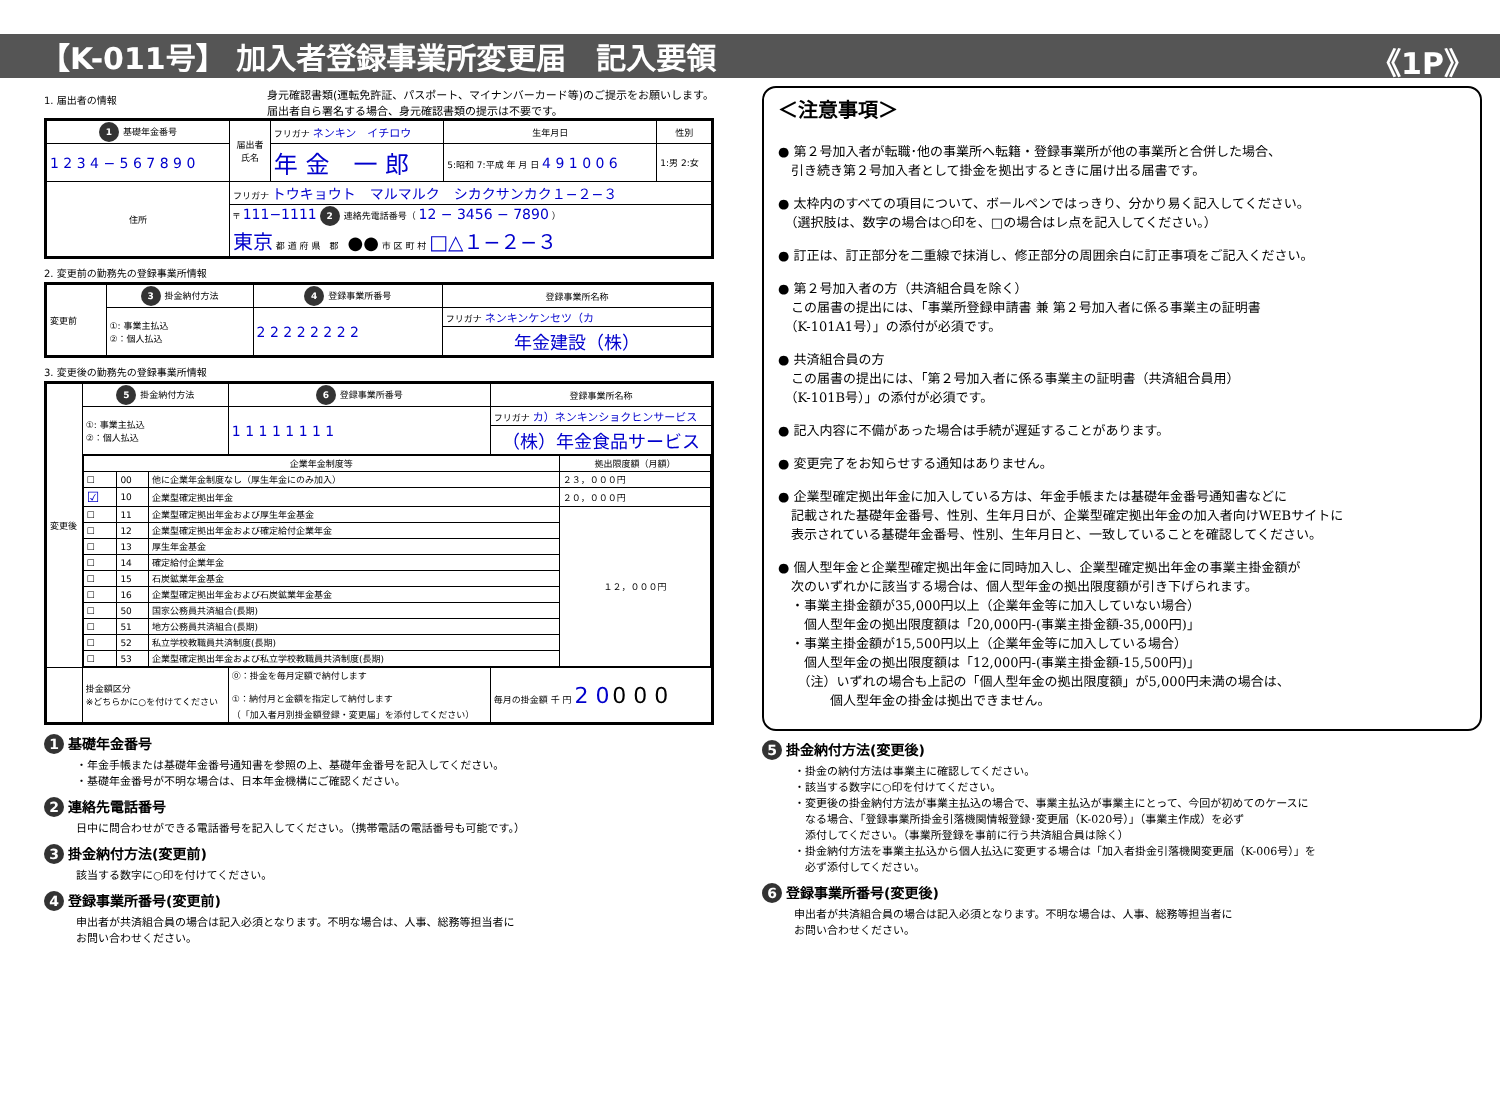【K-011号】 加入者登録事業所変更届　記入要領 《1P》
1. 届出者の情報
身元確認書類(運転免許証、パスポート、マイナンバーカード等)のご提示をお願いします。
届出者自ら署名する場合、身元確認書類の提示は不要です。
| 1 基礎年金番号 | 届出者 氏名 | フリガナ ネンキン イチロウ | 生年月日 | 性別 |
| 1 2 3 4 − 5 6 7 8 9 0 | | 年 金 一 郎 | 5:昭和 7:平成 年 月 日 4 9 1 0 0 6 | 1:男 2:女 |
| 住所 | フリガナ トウキョウト マルマルク シカクサンカク１−２−３ | | | |
| | 〒 111−1111 2 連絡先電話番号（ 12 − 3456 − 7890 ） 東京 都 道 府 県 郡 ●● 市 区 町 村 □△１−２−３ | | | |
2. 変更前の勤務先の登録事業所情報
| 変更前 | 3 掛金納付方法 | 4 登録事業所番号 | 登録事業所名称 |
| | ①: 事業主払込 ②：個人払込 | 2 2 2 2 2 2 2 2 | フリガナ ネンキンケンセツ（カ |
| | | | 年金建設（株） |
3. 変更後の勤務先の登録事業所情報
| 変更後 | 5 掛金納付方法 | | 6 登録事業所番号 | 登録事業所名称 |
| | ①: 事業主払込 ②：個人払込 | | 1 1 1 1 1 1 1 1 | フリガナ カ）ネンキンショクヒンサービス |
| | | | | （株）年金食品サービス |
| | / 企業年金制度等 / / / 拠出限度額（月額） / / --- / --- / --- / --- / / ☐ / 00 / 他に企業年金制度なし（厚生年金にのみ加入） / ２３，０００円 / / ☑ / 10 / 企業型確定拠出年金 / ２０，０００円 / / ☐ / 11 / 企業型確定拠出年金および厚生年金基金 / １２，０００円 / / ☐ / 12 / 企業型確定拠出年金および確定給付企業年金 / / / ☐ / 13 / 厚生年金基金 / / / ☐ / 14 / 確定給付企業年金 / / / ☐ / 15 / 石炭鉱業年金基金 / / / ☐ / 16 / 企業型確定拠出年金および石炭鉱業年金基金 / / / ☐ / 50 / 国家公務員共済組合(長期) / / / ☐ / 51 / 地方公務員共済組合(長期) / / / ☐ / 52 / 私立学校教職員共済制度(長期) / / / ☐ / 53 / 企業型確定拠出年金および私立学校教職員共済制度(長期) / / | | | |
| | 掛金額区分 ※どちらかに○を付けてください | ⓪：掛金を毎月定額で納付します ①：納付月と金額を指定して納付します （「加入者月別掛金額登録・変更届」を添付してください） | | 毎月の掛金額 千 円 2 0 0 0 0 |
1 基礎年金番号
・年金手帳または基礎年金番号通知書を参照の上、基礎年金番号を記入してください。
・基礎年金番号が不明な場合は、日本年金機構にご確認ください。
2 連絡先電話番号
日中に問合わせができる電話番号を記入してください。（携帯電話の電話番号も可能です。）
3 掛金納付方法(変更前)
該当する数字に○印を付けてください。
4 登録事業所番号(変更前)
申出者が共済組合員の場合は記入必須となります。不明な場合は、人事、総務等担当者に
お問い合わせください。
＜注意事項＞
● 第２号加入者が転職･他の事業所へ転籍・登録事業所が他の事業所と合併した場合、
　引き続き第２号加入者として掛金を拠出するときに届け出る届書です。
● 太枠内のすべての項目について、ボールペンではっきり、分かり易く記入してください。
　（選択肢は、数字の場合は○印を、□の場合はレ点を記入してください。）
● 訂正は、訂正部分を二重線で抹消し、修正部分の周囲余白に訂正事項をご記入ください。
● 第２号加入者の方（共済組合員を除く）
　この届書の提出には、「事業所登録申請書 兼 第２号加入者に係る事業主の証明書
　（K-101A1号）」の添付が必須です。
● 共済組合員の方
　この届書の提出には、「第２号加入者に係る事業主の証明書（共済組合員用）
　（K-101B号）」の添付が必須です。
● 記入内容に不備があった場合は手続が遅延することがあります。
● 変更完了をお知らせする通知はありません。
● 企業型確定拠出年金に加入している方は、年金手帳または基礎年金番号通知書などに
　記載された基礎年金番号、性別、生年月日が、企業型確定拠出年金の加入者向けWEBサイトに
　表示されている基礎年金番号、性別、生年月日と、一致していることを確認してください。
● 個人型年金と企業型確定拠出年金に同時加入し、企業型確定拠出年金の事業主掛金額が
　次のいずれかに該当する場合は、個人型年金の拠出限度額が引き下げられます。
　・事業主掛金額が35,000円以上（企業年金等に加入していない場合）
　　個人型年金の拠出限度額は「20,000円-(事業主掛金額-35,000円)」
　・事業主掛金額が15,500円以上（企業年金等に加入している場合）
　　個人型年金の拠出限度額は「12,000円-(事業主掛金額-15,500円)」
　　（注）いずれの場合も上記の「個人型年金の拠出限度額」が5,000円未満の場合は、
　　　　個人型年金の掛金は拠出できません。
5 掛金納付方法(変更後)
・掛金の納付方法は事業主に確認してください。
・該当する数字に○印を付けてください。
・変更後の掛金納付方法が事業主払込の場合で、事業主払込が事業主にとって、今回が初めてのケースに
　なる場合、「登録事業所掛金引落機関情報登録･変更届（K-020号）」（事業主作成）を必ず
　添付してください。（事業所登録を事前に行う共済組合員は除く）
・掛金納付方法を事業主払込から個人払込に変更する場合は「加入者掛金引落機関変更届（K-006号）」を
　必ず添付してください。
6 登録事業所番号(変更後)
申出者が共済組合員の場合は記入必須となります。不明な場合は、人事、総務等担当者に
お問い合わせください。